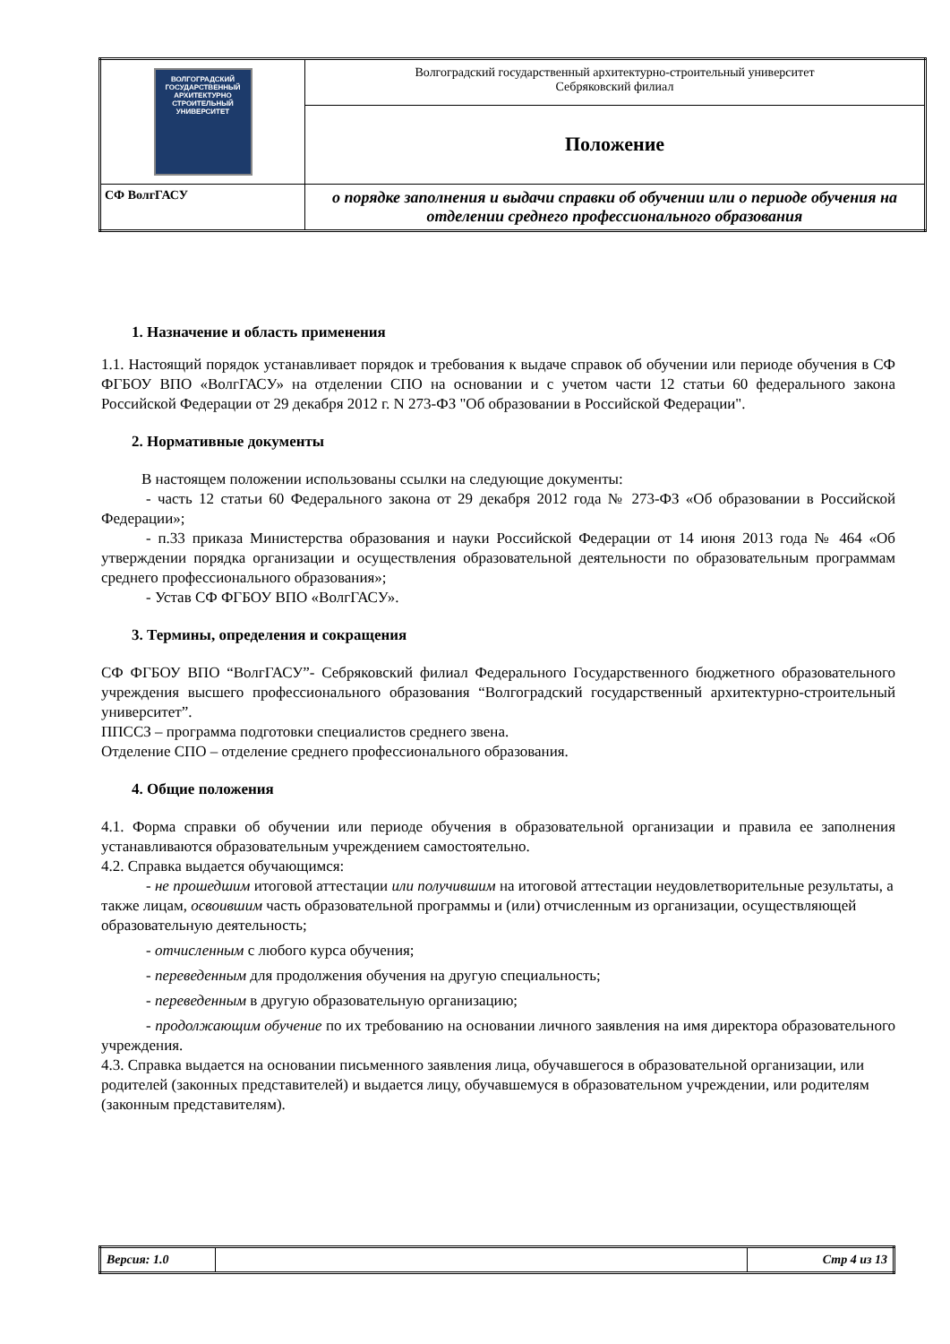| ВОЛГОГРАДСКИЙ ГОСУДАРСТВЕННЫЙ АРХИТЕКТУРНО СТРОИТЕЛЬНЫЙ УНИВЕРСИТЕТ | Волгоградский государственный архитектурно-строительный университет Себряковский филиал |
| | Положение |
| СФ ВолгГАСУ | о порядке заполнения и выдачи справки об обучении или о периоде обучения на отделении среднего профессионального образования |
1. Назначение и область применения
1.1. Настоящий порядок устанавливает порядок и требования к выдаче справок об обучении или периоде обучения в СФ ФГБОУ ВПО «ВолгГАСУ» на отделении СПО на основании и с учетом части 12 статьи 60 федерального закона Российской Федерации от 29 декабря 2012 г. N 273-ФЗ "Об образовании в Российской Федерации".
2. Нормативные документы
В настоящем положении использованы ссылки на следующие документы:
- часть 12 статьи 60 Федерального закона от 29 декабря 2012 года № 273-ФЗ «Об образовании в Российской Федерации»;
- п.33 приказа Министерства образования и науки Российской Федерации от 14 июня 2013 года № 464 «Об утверждении порядка организации и осуществления образовательной деятельности по образовательным программам среднего профессионального образования»;
- Устав СФ ФГБОУ ВПО «ВолгГАСУ».
3. Термины, определения и сокращения
СФ ФГБОУ ВПО “ВолгГАСУ”- Себряковский филиал Федерального Государственного бюджетного образовательного учреждения высшего профессионального образования “Волгоградский государственный архитектурно-строительный университет”.
ППССЗ – программа подготовки специалистов среднего звена.
Отделение СПО – отделение среднего профессионального образования.
4. Общие положения
4.1. Форма справки об обучении или периоде обучения в образовательной организации и правила ее заполнения устанавливаются образовательным учреждением самостоятельно.
4.2. Справка выдается обучающимся:
- не прошедшим итоговой аттестации или получившим на итоговой аттестации неудовлетворительные результаты, а также лицам, освоившим часть образовательной программы и (или) отчисленным из организации, осуществляющей образовательную деятельность;
- отчисленным с любого курса обучения;
- переведенным для продолжения обучения на другую специальность;
- переведенным в другую образовательную организацию;
- продолжающим обучение по их требованию на основании личного заявления на имя директора образовательного учреждения.
4.3. Справка выдается на основании письменного заявления лица, обучавшегося в образовательной организации, или родителей (законных представителей) и выдается лицу, обучавшемуся в образовательном учреждении, или родителям (законным представителям).
| Версия: 1.0 | | Стр 4 из 13 |